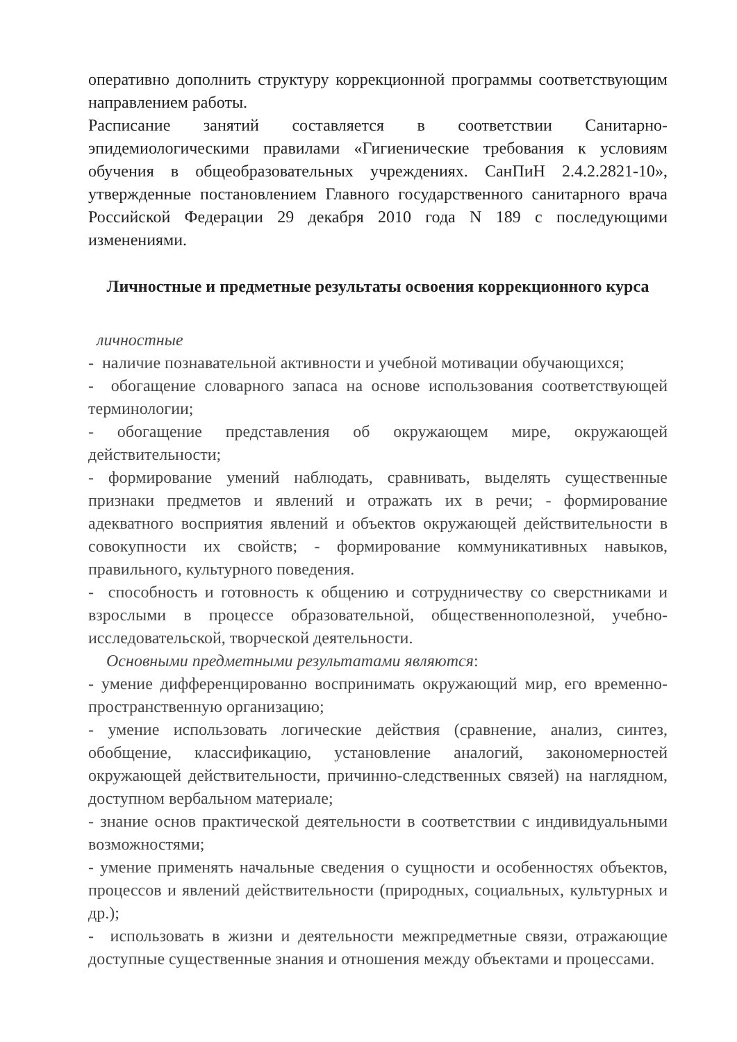оперативно дополнить структуру коррекционной программы соответствующим направлением работы.
Расписание занятий составляется в соответствии Санитарно-эпидемиологическими правилами «Гигиенические требования к условиям обучения в общеобразовательных учреждениях. СанПиН 2.4.2.2821-10», утвержденные постановлением Главного государственного санитарного врача Российской Федерации 29 декабря 2010 года N 189 с последующими изменениями.
Личностные и предметные результаты освоения коррекционного курса
личностные
- наличие познавательной активности и учебной мотивации обучающихся;
- обогащение словарного запаса на основе использования соответствующей терминологии;
- обогащение представления об окружающем мире, окружающей действительности;
- формирование умений наблюдать, сравнивать, выделять существенные признаки предметов и явлений и отражать их в речи; - формирование адекватного восприятия явлений и объектов окружающей действительности в совокупности их свойств; - формирование коммуникативных навыков, правильного, культурного поведения.
- способность и готовность к общению и сотрудничеству со сверстниками и взрослыми в процессе образовательной, общественнополезной, учебно-исследовательской, творческой деятельности.
Основными предметными результатами являются:
- умение дифференцированно воспринимать окружающий мир, его временно-пространственную организацию;
- умение использовать логические действия (сравнение, анализ, синтез, обобщение, классификацию, установление аналогий, закономерностей окружающей действительности, причинно-следственных связей) на наглядном, доступном вербальном материале;
- знание основ практической деятельности в соответствии с индивидуальными возможностями;
- умение применять начальные сведения о сущности и особенностях объектов, процессов и явлений действительности (природных, социальных, культурных и др.);
- использовать в жизни и деятельности межпредметные связи, отражающие доступные существенные знания и отношения между объектами и процессами.